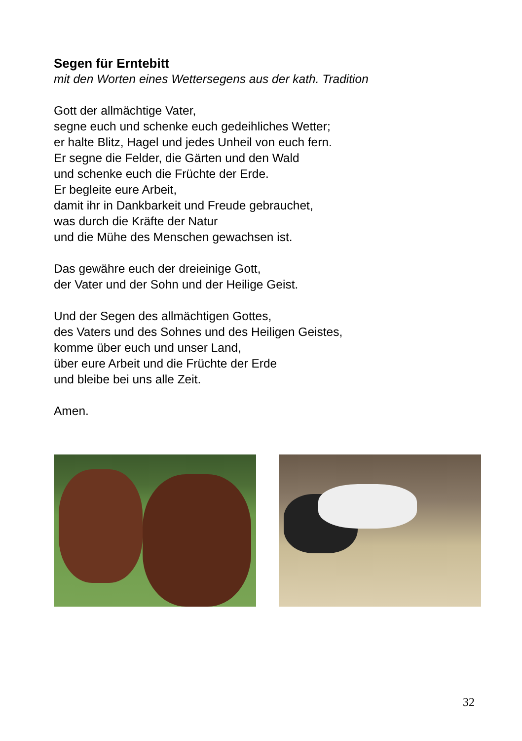Segen für Erntebitt
mit den Worten eines Wettersegens aus der kath. Tradition
Gott der allmächtige Vater,
segne euch und schenke euch gedeihliches Wetter;
er halte Blitz, Hagel und jedes Unheil von euch fern.
Er segne die Felder, die Gärten und den Wald
und schenke euch die Früchte der Erde.
Er begleite eure Arbeit,
damit ihr in Dankbarkeit und Freude gebrauchet,
was durch die Kräfte der Natur
und die Mühe des Menschen gewachsen ist.
Das gewähre euch der dreieinige Gott,
der Vater und der Sohn und der Heilige Geist.
Und der Segen des allmächtigen Gottes,
des Vaters und des Sohnes und des Heiligen Geistes,
komme über euch und unser Land,
über eure Arbeit und die Früchte der Erde
und bleibe bei uns alle Zeit.
Amen.
32